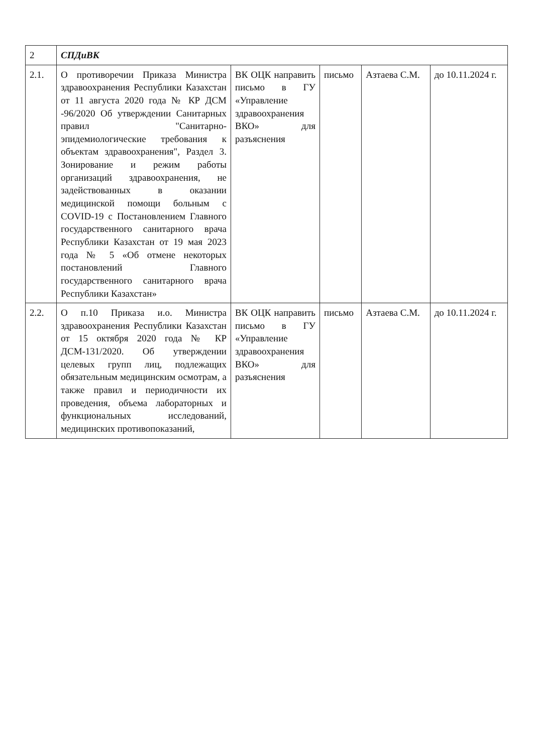| 2 | СПДиВК | | | | |
| 2.1. | О противоречии Приказа Министра здравоохранения Республики Казахстан от 11 августа 2020 года № КР ДСМ -96/2020 Об утверждении Санитарных правил "Санитарно-эпидемиологические требования к объектам здравоохранения", Раздел 3. Зонирование и режим работы организаций здравоохранения, не задействованных в оказании медицинской помощи больным с COVID-19 с Постановлением Главного государственного санитарного врача Республики Казахстан от 19 мая 2023 года № 5 «Об отмене некоторых постановлений Главного государственного санитарного врача Республики Казахстан» | ВК ОЦК направить письмо в ГУ «Управление здравоохранения ВКО» для разъяснения | письмо | Азтаева С.М. | до 10.11.2024 г. |
| 2.2. | О п.10 Приказа и.о. Министра здравоохранения Республики Казахстан от 15 октября 2020 года № КР ДСМ-131/2020. Об утверждении целевых групп лиц, подлежащих обязательным медицинским осмотрам, а также правил и периодичности их проведения, объема лабораторных и функциональных исследований, медицинских противопоказаний, | ВК ОЦК направить письмо в ГУ «Управление здравоохранения ВКО» для разъяснения | письмо | Азтаева С.М. | до 10.11.2024 г. |